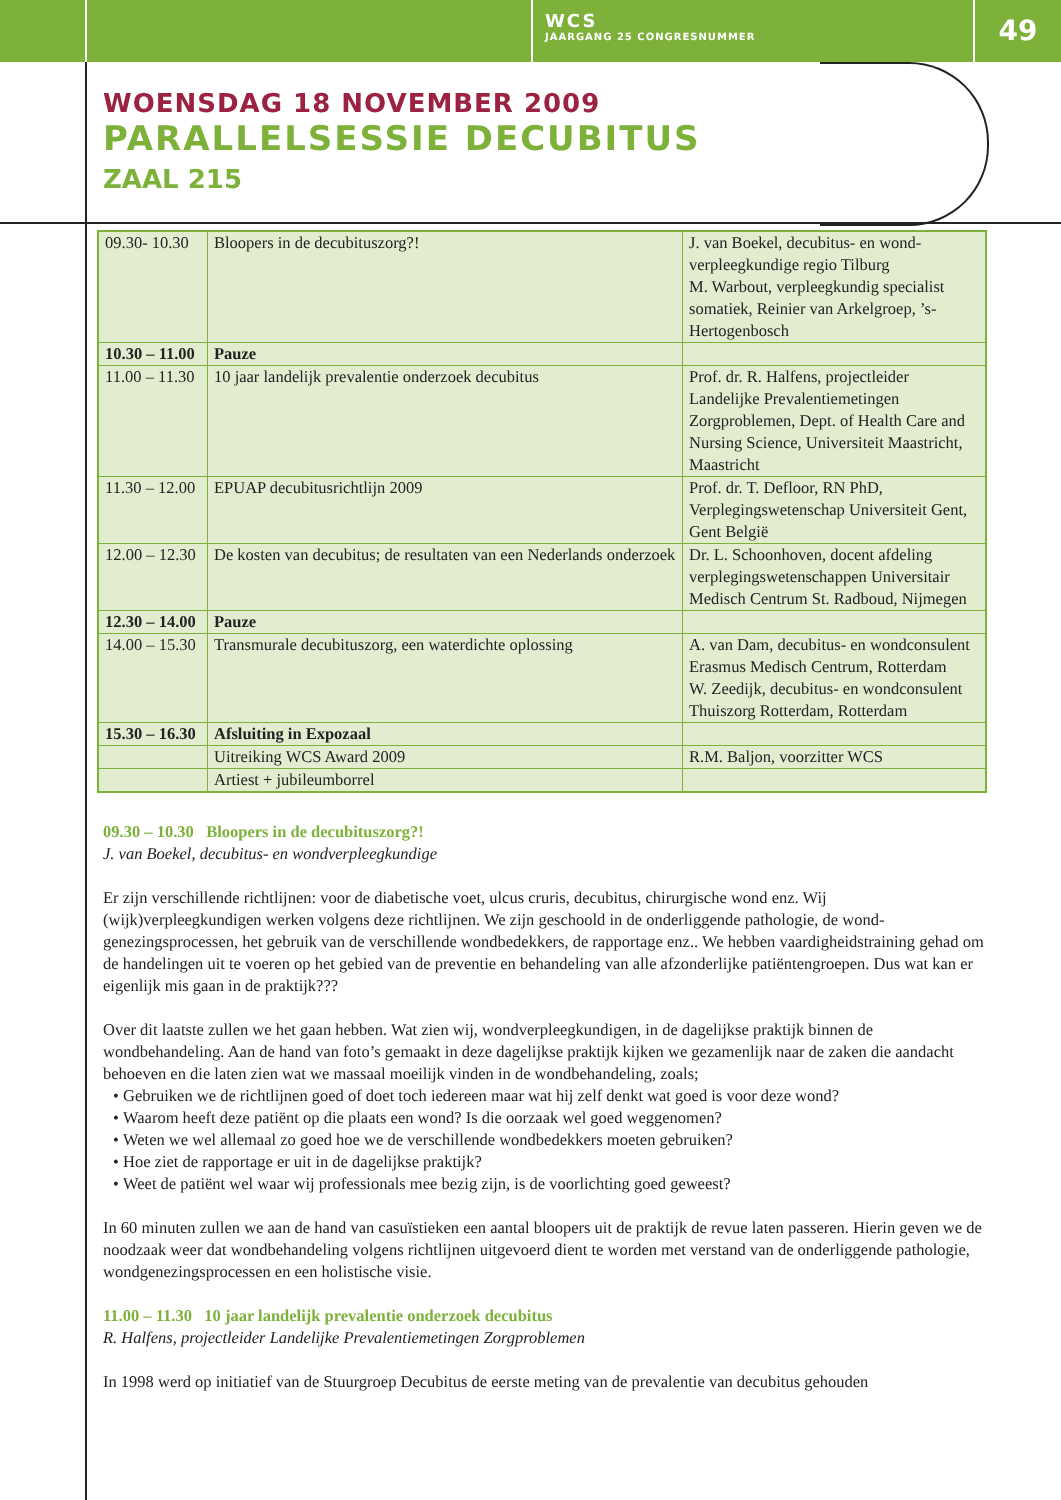WCS
JAARGANG 25 CONGRESNUMMER
49
WOENSDAG 18 NOVEMBER 2009
PARALLELSESSIE DECUBITUS
ZAAL 215
| 09.30- 10.30 | Bloopers in de decubituszorg?! | J. van Boekel, decubitus- en wond­verpleegkundige regio Tilburg M. Warbout, verpleegkundig specialist somatiek, Reinier van Arkelgroep, ’s-Hertogenbosch |
| 10.30 – 11.00 | Pauze | |
| 11.00 – 11.30 | 10 jaar landelijk prevalentie onderzoek decubitus | Prof. dr. R. Halfens, projectleider Landelijke Prevalentiemetingen Zorgproblemen, Dept. of Health Care and Nursing Science, Universiteit Maastricht, Maastricht |
| 11.30 – 12.00 | EPUAP decubitusrichtlijn 2009 | Prof. dr. T. Defloor, RN PhD, Verplegingswetenschap Universiteit Gent, Gent België |
| 12.00 – 12.30 | De kosten van decubitus; de resultaten van een Nederlands onderzoek | Dr. L. Schoonhoven, docent afdeling verplegingswetenschappen Universitair Medisch Centrum St. Radboud, Nijmegen |
| 12.30 – 14.00 | Pauze | |
| 14.00 – 15.30 | Transmurale decubituszorg, een waterdichte oplossing | A. van Dam, decubitus- en wond­consulent Erasmus Medisch Centrum, Rotterdam W. Zeedijk, decubitus- en wondconsu­lent Thuiszorg Rotterdam, Rotterdam |
| 15.30 – 16.30 | Afsluiting in Expozaal | |
| | Uitreiking WCS Award 2009 | R.M. Baljon, voorzitter WCS |
| | Artiest + jubileumborrel | |
09.30 – 10.30 Bloopers in de decubituszorg?!
J. van Boekel, decubitus- en wondverpleegkundige
Er zijn verschillende richtlijnen: voor de diabetische voet, ulcus cruris, decubitus, chirurgische wond enz. Wij (wijk)verpleegkundigen werken volgens deze richtlijnen. We zijn geschoold in de onderliggende pathologie, de wond­genezingsprocessen, het gebruik van de verschillende wondbedekkers, de rapportage enz.. We hebben vaardigheidstrai­ning gehad om de handelingen uit te voeren op het gebied van de preventie en behandeling van alle afzonderlijke patiëntengroepen. Dus wat kan er eigenlijk mis gaan in de praktijk???
Over dit laatste zullen we het gaan hebben. Wat zien wij, wondverpleegkundigen, in de dagelijkse praktijk binnen de wondbehandeling. Aan de hand van foto’s gemaakt in deze dagelijkse praktijk kijken we gezamenlijk naar de zaken die aandacht behoeven en die laten zien wat we massaal moeilijk vinden in de wondbehandeling, zoals;
Gebruiken we de richtlijnen goed of doet toch iedereen maar wat hij zelf denkt wat goed is voor deze wond?
Waarom heeft deze patiënt op die plaats een wond? Is die oorzaak wel goed weggenomen?
Weten we wel allemaal zo goed hoe we de verschillende wondbedekkers moeten gebruiken?
Hoe ziet de rapportage er uit in de dagelijkse praktijk?
Weet de patiënt wel waar wij professionals mee bezig zijn, is de voorlichting goed geweest?
In 60 minuten zullen we aan de hand van casuïstieken een aantal bloopers uit de praktijk de revue laten passeren. Hierin geven we de noodzaak weer dat wondbehandeling volgens richtlijnen uitgevoerd dient te worden met verstand van de onderliggende pathologie, wondgenezingsprocessen en een holistische visie.
11.00 – 11.30 10 jaar landelijk prevalentie onderzoek decubitus
R. Halfens, projectleider Landelijke Prevalentiemetingen Zorgproblemen
In 1998 werd op initiatief van de Stuurgroep Decubitus de eerste meting van de prevalentie van decubitus gehouden